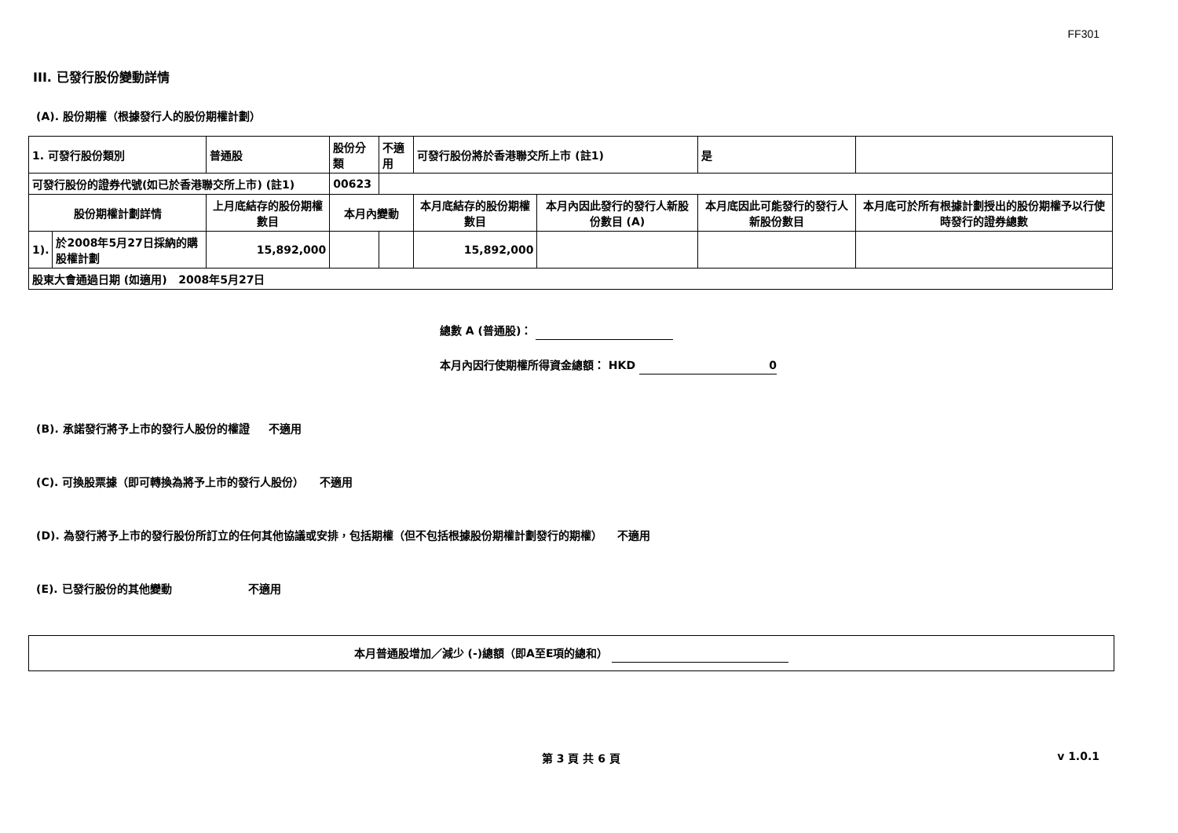FF301
III. 已發行股份變動詳情
(A). 股份期權（根據發行人的股份期權計劃）
| 1. 可發行股份類別 | | 普通股 | 股份分類 | | 不適用 | 可發行股份將於香港聯交所上市 (註1) | | 是 | |
| 可發行股份的證券代號(如已於香港聯交所上市) (註1) | | | | 00623 | | | | | |
| 股份期權計劃詳情 | | 上月底結存的股份期權數目 | 本月內變動 | | | 本月底結存的股份期權數目 | 本月內因此發行的發行人新股份數目 (A) | 本月底因此可能發行的發行人新股份數目 | 本月底可於所有根據計劃授出的股份期權予以行使時發行的證券總數 |
| 1). | 於2008年5月27日採納的購股權計劃 | 15,892,000 | | | | 15,892,000 | | | |
| 股東大會通過日期 (如適用) 2008年5月27日 | | | | | | | | | |
總數 A (普通股)：
本月內因行使期權所得資金總額： HKD 0
(B). 承諾發行將予上市的發行人股份的權證 不適用
(C). 可換股票據（即可轉換為將予上市的發行人股份） 不適用
(D). 為發行將予上市的發行股份所訂立的任何其他協議或安排，包括期權（但不包括根據股份期權計劃發行的期權） 不適用
(E). 已發行股份的其他變動 不適用
本月普通股增加／減少 (-)總額（即A至E項的總和）
第 3 頁 共 6 頁 v 1.0.1